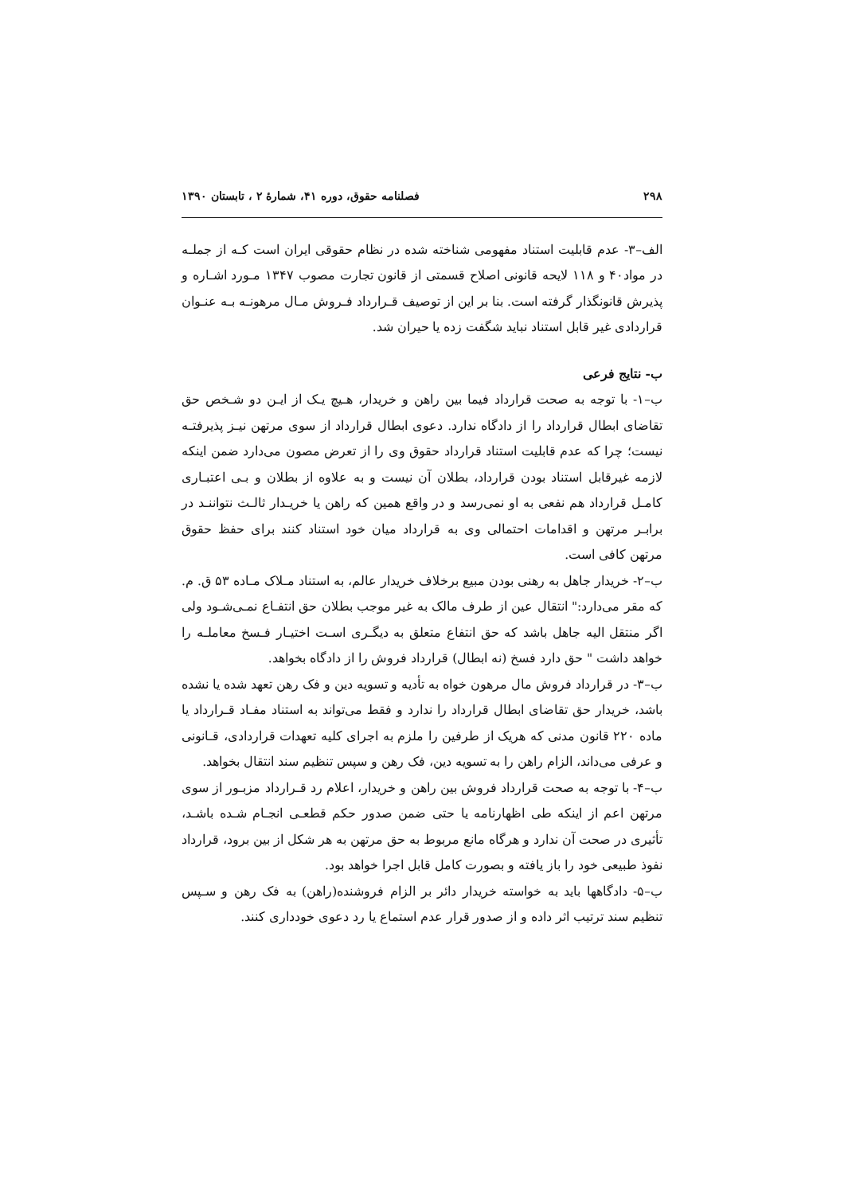۲۹۸ فصلنامه حقوق، دوره ۴۱، شمارهٔ ۲ ، تابستان ۱۳۹۰
الف–۳- عدم قابلیت استناد مفهومی شناخته شده در نظام حقوقی ایران است کـه از جملـه در مواد۴۰ و ۱۱۸ لایحه قانونی اصلاح قسمتی از قانون تجارت مصوب ۱۳۴۷ مـورد اشـاره و پذیرش قانونگذار گرفته است. بنا بر این از توصیف قـرارداد فـروش مـال مرهونـه بـه عنـوان قراردادی غیر قابل استناد نباید شگفت زده یا حیران شد.
ب- نتایج فرعی
ب–۱- با توجه به صحت قرارداد فیما بین راهن و خریدار، هـیچ یـک از ایـن دو شـخص حق تقاضای ابطال قرارداد را از دادگاه ندارد. دعوی ابطال قرارداد از سوی مرتهن نیـز پذیرفتـه نیست؛ چرا که عدم قابلیت استناد قرارداد حقوق وی را از تعرض مصون می‌دارد ضمن اینکه لازمه غیرقابل استناد بودن قرارداد، بطلان آن نیست و به علاوه از بطلان و بـی اعتبـاری کامـل قرارداد هم نفعی به او نمی‌رسد و در واقع همین که راهن یا خریـدار ثالـث نتواننـد در برابـر مرتهن و اقدامات احتمالی وی به قرارداد میان خود استناد کنند برای حفظ حقوق مرتهن کافی است.
ب–۲- خریدار جاهل به رهنی بودن مبیع برخلاف خریدار عالم، به استناد مـلاک مـاده ۵۳ ق. م. که مقر می‌دارد:" انتقال عین از طرف مالک به غیر موجب بطلان حق انتفـاع نمـی‌شـود ولی اگر منتقل الیه جاهل باشد که حق انتفاع متعلق به دیگـری اسـت اختیـار فـسخ معاملـه را خواهد داشت " حق دارد فسخ (نه ابطال) قرارداد فروش را از دادگاه بخواهد.
ب–۳- در قرارداد فروش مال مرهون خواه به تأدیه و تسویه دین و فک رهن تعهد شده یا نشده باشد، خریدار حق تقاضای ابطال قرارداد را ندارد و فقط می‌تواند به استناد مفـاد قـرارداد یا ماده ۲۲۰ قانون مدنی که هریک از طرفین را ملزم به اجرای کلیه تعهدات قراردادی، قـانونی و عرفی می‌داند، الزام راهن را به تسویه دین، فک رهن و سپس تنظیم سند انتقال بخواهد.
ب–۴- با توجه به صحت قرارداد فروش بین راهن و خریدار، اعلام رد قـرارداد مزبـور از سوی مرتهن اعم از اینکه طی اظهارنامه یا حتی ضمن صدور حکم قطعـی انجـام شـده باشـد، تأثیری در صحت آن ندارد و هرگاه مانع مربوط به حق مرتهن به هر شکل از بین برود، قرارداد نفوذ طبیعی خود را باز یافته و بصورت کامل قابل اجرا خواهد بود.
ب–۵- دادگاهها باید به خواسته خریدار دائر بر الزام فروشنده(راهن) به فک رهن و سـپس تنظیم سند ترتیب اثر داده و از صدور قرار عدم استماع یا رد دعوی خودداری کنند.